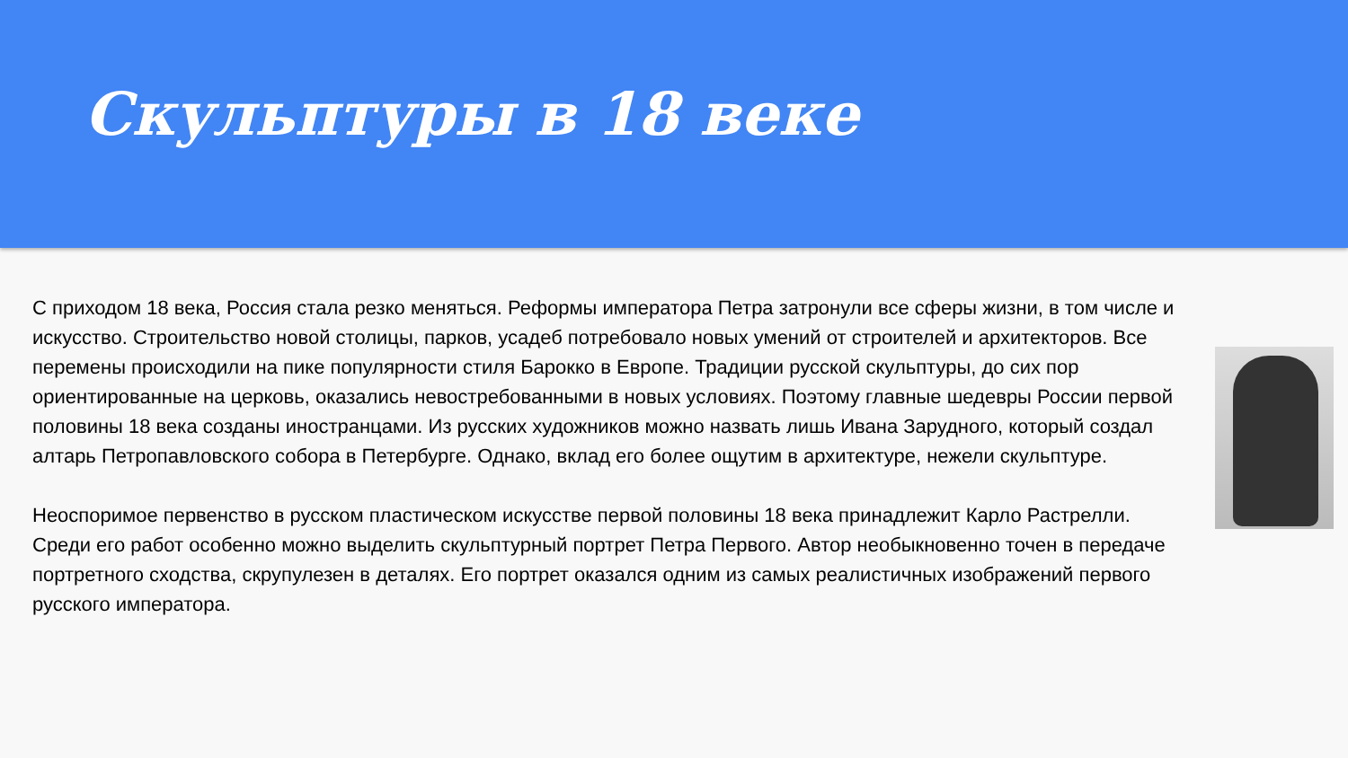Скульптуры в 18 веке
С приходом 18 века, Россия стала резко меняться. Реформы императора Петра затронули все сферы жизни, в том числе и искусство. Строительство новой столицы, парков, усадеб потребовало новых умений от строителей и архитекторов. Все перемены происходили на пике популярности стиля Барокко в Европе. Традиции русской скульптуры, до сих пор ориентированные на церковь, оказались невостребованными в новых условиях. Поэтому главные шедевры России первой половины 18 века созданы иностранцами. Из русских художников можно назвать лишь Ивана Зарудного, который создал алтарь Петропавловского собора в Петербурге. Однако, вклад его более ощутим в архитектуре, нежели скульптуре.
Неоспоримое первенство в русском пластическом искусстве первой половины 18 века принадлежит Карло Растрелли. Среди его работ особенно можно выделить скульптурный портрет Петра Первого. Автор необыкновенно точен в передаче портретного сходства, скрупулезен в деталях. Его портрет оказался одним из самых реалистичных изображений первого русского императора.